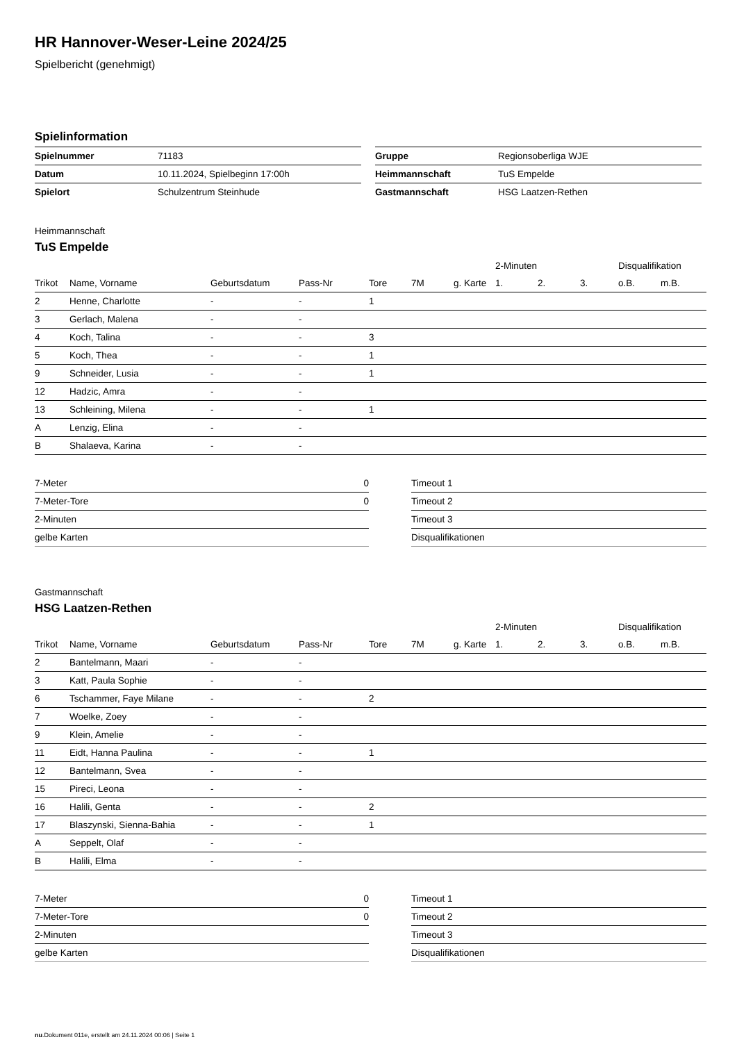HR Hannover-Weser-Leine 2024/25
Spielbericht (genehmigt)
Spielinformation
| Spielnummer | 71183 |
| Datum | 10.11.2024, Spielbeginn 17:00h |
| Spielort | Schulzentrum Steinhude |
| Gruppe | Regionsoberliga WJE |
| Heimmannschaft | TuS Empelde |
| Gastmannschaft | HSG Laatzen-Rethen |
Heimmannschaft
TuS Empelde
| | | | | | | | 2-Minuten | | | Disqualifikation | |
| --- | --- | --- | --- | --- | --- | --- | --- | --- | --- | --- | --- |
| Trikot | Name, Vorname | Geburtsdatum | Pass-Nr | Tore | 7M | g. Karte | 1. | 2. | 3. | o.B. | m.B. |
| 2 | Henne, Charlotte | - | - | 1 | | | | | | | |
| 3 | Gerlach, Malena | - | - | | | | | | | | |
| 4 | Koch, Talina | - | - | 3 | | | | | | | |
| 5 | Koch, Thea | - | - | 1 | | | | | | | |
| 9 | Schneider, Lusia | - | - | 1 | | | | | | | |
| 12 | Hadzic, Amra | - | - | | | | | | | | |
| 13 | Schleining, Milena | - | - | 1 | | | | | | | |
| A | Lenzig, Elina | - | - | | | | | | | | |
| B | Shalaeva, Karina | - | - | | | | | | | | |
| 7-Meter | 0 |
| 7-Meter-Tore | 0 |
| 2-Minuten | |
| gelbe Karten | |
| Timeout 1 |
| Timeout 2 |
| Timeout 3 |
| Disqualifikationen |
Gastmannschaft
HSG Laatzen-Rethen
| | | | | | | | 2-Minuten | | | Disqualifikation | |
| --- | --- | --- | --- | --- | --- | --- | --- | --- | --- | --- | --- |
| Trikot | Name, Vorname | Geburtsdatum | Pass-Nr | Tore | 7M | g. Karte | 1. | 2. | 3. | o.B. | m.B. |
| 2 | Bantelmann, Maari | - | - | | | | | | | | |
| 3 | Katt, Paula Sophie | - | - | | | | | | | | |
| 6 | Tschammer, Faye Milane | - | - | 2 | | | | | | | |
| 7 | Woelke, Zoey | - | - | | | | | | | | |
| 9 | Klein, Amelie | - | - | | | | | | | | |
| 11 | Eidt, Hanna Paulina | - | - | 1 | | | | | | | |
| 12 | Bantelmann, Svea | - | - | | | | | | | | |
| 15 | Pireci, Leona | - | - | | | | | | | | |
| 16 | Halili, Genta | - | - | 2 | | | | | | | |
| 17 | Blaszynski, Sienna-Bahia | - | - | 1 | | | | | | | |
| A | Seppelt, Olaf | - | - | | | | | | | | |
| B | Halili, Elma | - | - | | | | | | | | |
| 7-Meter | 0 |
| 7-Meter-Tore | 0 |
| 2-Minuten | |
| gelbe Karten | |
| Timeout 1 |
| Timeout 2 |
| Timeout 3 |
| Disqualifikationen |
nu.Dokument 011e, erstellt am 24.11.2024 00:06 | Seite 1